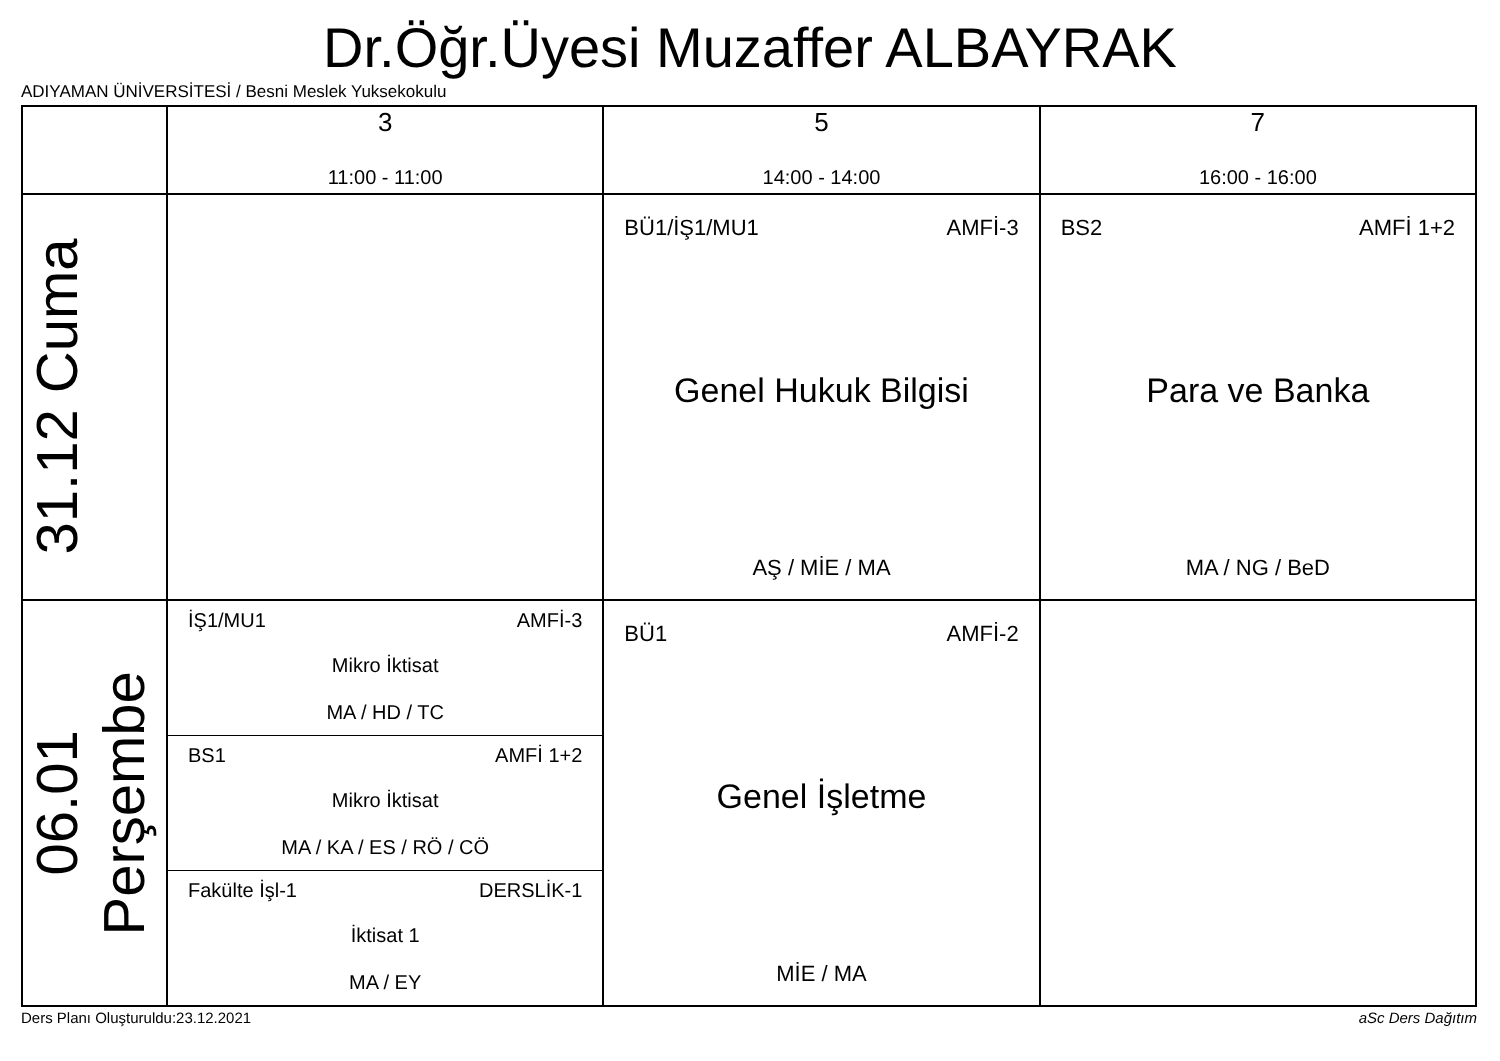Dr.Öğr.Üyesi Muzaffer ALBAYRAK
ADIYAMAN ÜNİVERSİTESİ / Besni Meslek Yuksekokulu
| | 3 11:00 - 11:00 | 5 14:00 - 14:00 | 7 16:00 - 16:00 |
| --- | --- | --- | --- |
| 31.12 Cuma | | BÜ1/İŞ1/MU1 AMFİ-3 Genel Hukuk Bilgisi AŞ / MİE / MA | BS2 AMFİ 1+2 Para ve Banka MA / NG / BeD |
| 06.01 Perşembe | İŞ1/MU1 AMFİ-3 Mikro İktisat MA / HD / TC BS1 AMFİ 1+2 Mikro İktisat MA / KA / ES / RÖ / CÖ Fakülte İşl-1 DERSLİK-1 İktisat 1 MA / EY | BÜ1 AMFİ-2 Genel İşletme MİE / MA | |
Ders Planı Oluşturuldu:23.12.2021
aSc Ders Dağıtım